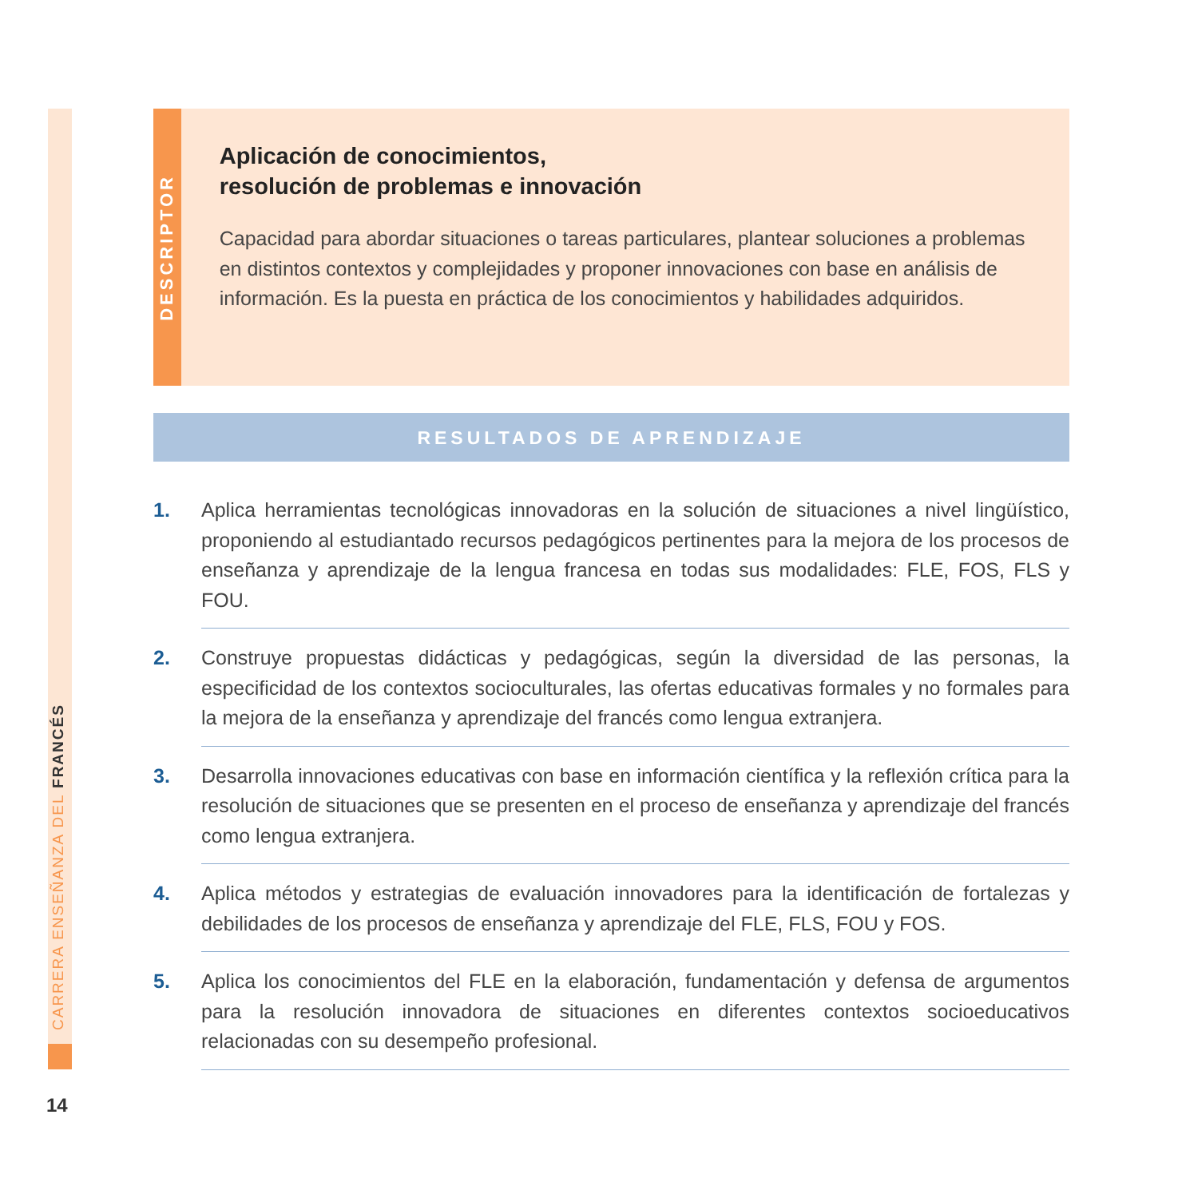CARRERA ENSEÑANZA DEL FRANCÉS
DESCRIPTOR
Aplicación de conocimientos,
resolución de problemas e innovación
Capacidad para abordar situaciones o tareas particulares, plantear soluciones a problemas en distintos contextos y complejidades y proponer innovaciones con base en análisis de información. Es la puesta en práctica de los conocimientos y habilidades adquiridos.
RESULTADOS DE APRENDIZAJE
1. Aplica herramientas tecnológicas innovadoras en la solución de situaciones a nivel lingüístico, proponiendo al estudiantado recursos pedagógicos pertinentes para la mejora de los procesos de enseñanza y aprendizaje de la lengua francesa en todas sus modalidades: FLE, FOS, FLS y FOU.
2. Construye propuestas didácticas y pedagógicas, según la diversidad de las personas, la especificidad de los contextos socioculturales, las ofertas educativas formales y no formales para la mejora de la enseñanza y aprendizaje del francés como lengua extranjera.
3. Desarrolla innovaciones educativas con base en información científica y la reflexión crítica para la resolución de situaciones que se presenten en el proceso de enseñanza y aprendizaje del francés como lengua extranjera.
4. Aplica métodos y estrategias de evaluación innovadores para la identificación de fortalezas y debilidades de los procesos de enseñanza y aprendizaje del FLE, FLS, FOU y FOS.
5. Aplica los conocimientos del FLE en la elaboración, fundamentación y defensa de argumentos para la resolución innovadora de situaciones en diferentes contextos socioeducativos relacionadas con su desempeño profesional.
14